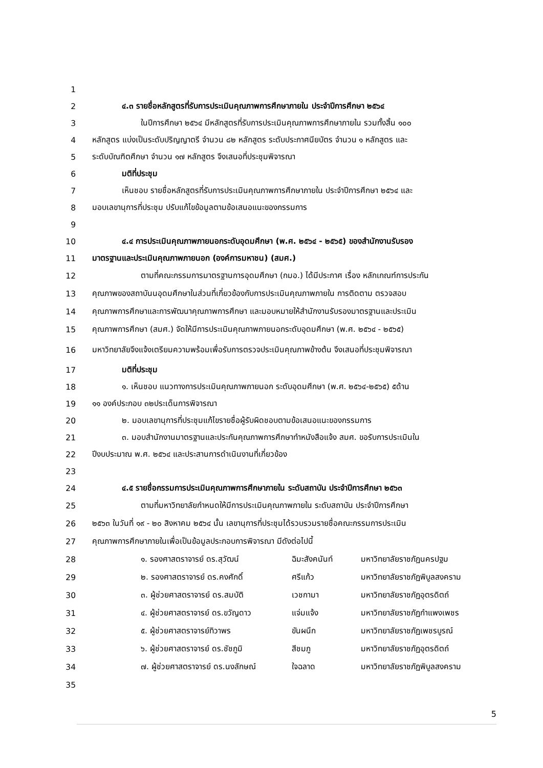1
2 ๔.๓ รายชื่อหลักสูตรที่รับการประเมินคุณภาพการศึกษาภายใน ประจำปีการศึกษา ๒๕๖๔
3 ในปีการศึกษา ๒๕๖๔ มีหลักสูตรที่รับการประเมินคุณภาพการศึกษาภายใน รวมทั้งสิ้น ๑๐๐
4 หลักสูตร แบ่งเป็นระดับปริญญาตรี จำนวน ๘๒ หลักสูตร ระดับประกาศนียบัตร จำนวน ๑ หลักสูตร และ
5 ระดับบัณฑิตศึกษา จำนวน ๑๗ หลักสูตร จึงเสนอที่ประชุมพิจารณา
6 มติที่ประชุม
7 เห็นชอบ รายชื่อหลักสูตรที่รับการประเมินคุณภาพการศึกษาภายใน ประจำปีการศึกษา ๒๕๖๔ และ
8 มอบเลขานุการที่ประชุม ปรับแก้ไขข้อมูลตามข้อเสนอแนะของกรรมการ
9
10 ๔.๔ การประเมินคุณภาพภายนอกระดับอุดมศึกษา (พ.ศ. ๒๕๖๔ - ๒๕๖๕) ของสำนักงานรับรอง
11 มาตรฐานและประเมินคุณภาพภายนอก (องค์การมหาชน) (สมศ.)
12 ตามที่คณะกรรมการมาตรฐานการอุดมศึกษา (กมอ.) ได้มีประกาศ เรื่อง หลักเกณฑ์การประกัน
13 คุณภาพของสถาบันนอุดมศึกษาในส่วนที่เกี่ยวข้องกับการประเมินคุณภาพภายใน การติดตาม ตรวจสอบ
14 คุณภาพการศึกษาและการพัฒนาคุณภาพการศึกษา และมอบหมายให้สำนักงานรับรองมาตรฐานและประเมิน
15 คุณภาพการศึกษา (สมศ.) จัดให้มีการประเมินคุณภาพภายนอกระดับอุดมศึกษา (พ.ศ. ๒๕๖๔ - ๒๕๖๕)
16 มหาวิทยาลัยจึงแจ้งเตรียมความพร้อมเพื่อรับการตรวจประเมินคุณภาพข้างต้น จึงเสนอที่ประชุมพิจารณา
17 มติที่ประชุม
18 ๑. เห็นชอบ แนวทางการประเมินคุณภาพภายนอก ระดับอุดมศึกษา (พ.ศ. ๒๕๖๔-๒๕๖๕) ๕ด้าน
19 ๑๑ องค์ประกอบ ๓๒ประเด็นการพิจารณา
20 ๒. มอบเลขานุการที่ประชุมแก้ไขรายชื่อผู้รับผิดชอบตามข้อเสนอแนะของกรรมการ
21 ๓. มอบสำนักงานมาตรฐานและประกันคุณภาพการศึกษาทำหนังสือแจ้ง สมศ. ขอรับการประเมินใน
22 ปีงบประมาณ พ.ศ. ๒๕๖๔ และประสานการดำเนินงานที่เกี่ยวข้อง
23
24 ๔.๕ รายชื่อกรรมการประเมินคุณภาพการศึกษาภายใน ระดับสถาบัน ประจำปีการศึกษา ๒๕๖๓
25 ตามที่มหาวิทยาลัยกำหนดให้มีการประเมินคุณภาพภายใน ระดับสถาบัน ประจำปีการศึกษา
26 ๒๕๖๓ ในวันที่ ๑๙ - ๒๐ สิงหาคม ๒๕๖๔ นั้น เลขานุการที่ประชุมได้รวบรวมรายชื่อคณะกรรมการประเมิน
27 คุณภาพการศึกษาภายในเพื่อเป็นข้อมูลประกอบการพิจารณา มีดังต่อไปนี้
28 ๑. รองศาสตราจารย์ ดร.สุวัฒน์ ฉิมะสังคนันท์ มหาวิทยาลัยราชภัฏนครปฐม
29 ๒. รองศาสตราจารย์ ดร.คงศักดิ์ ศรีแก้ว มหาวิทยาลัยราชภัฏพิบูลสงคราม
30 ๓. ผู้ช่วยศาสตราจารย์ ดร.สมบัติ เวชกามา มหาวิทยาลัยราชภัฏอุตรดิตถ์
31 ๔. ผู้ช่วยศาสตราจารย์ ดร.ขวัญดาว แจ่มแจ้ง มหาวิทยาลัยราชภัฏกำแพงเพชร
32 ๕. ผู้ช่วยศาสตราจารย์ทิวาพร ขันผนึก มหาวิทยาลัยราชภัฏเพชรบูรณ์
33 ๖. ผู้ช่วยศาสตราจารย์ ดร.ชัชภูมิ สีชมภู มหาวิทยาลัยราชภัฏอุตรดิตถ์
34 ๗. ผู้ช่วยศาสตราจารย์ ดร.นงลักษณ์ ใจฉลาด มหาวิทยาลัยราชภัฏพิบูลสงคราม
35
5